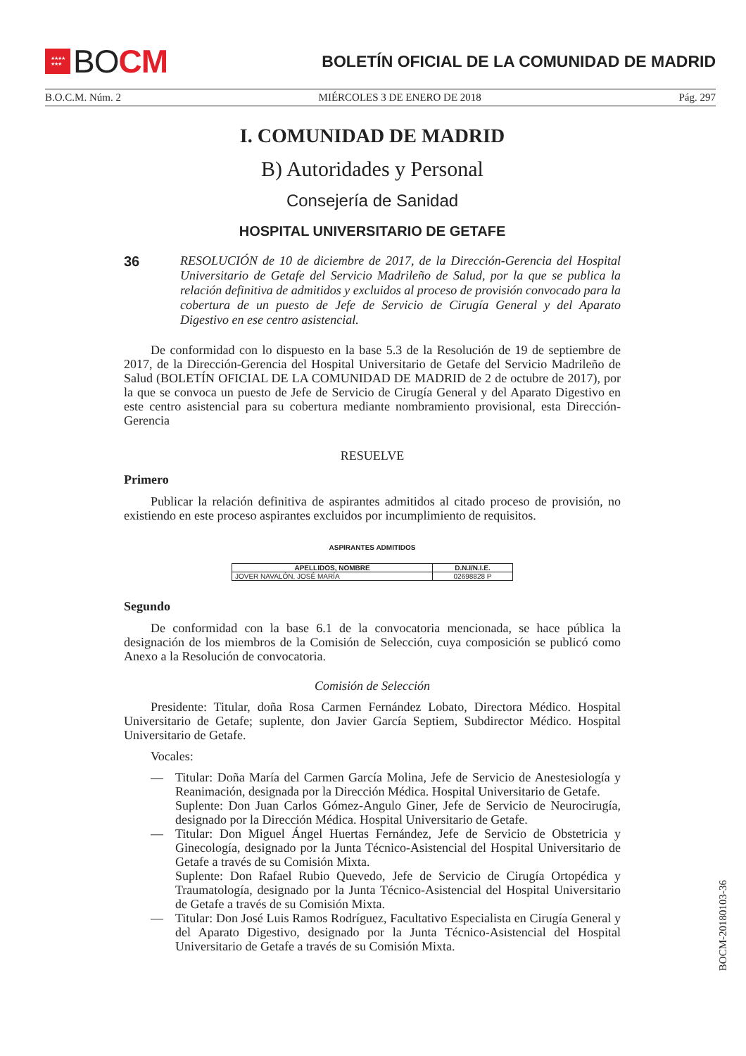★★★★
★★★
BO CM
BOLETÍN OFICIAL DE LA COMUNIDAD DE MADRID
B.O.C.M. Núm. 2 MIÉRCOLES 3 DE ENERO DE 2018 Pág. 297
I. COMUNIDAD DE MADRID
B) Autoridades y Personal
Consejería de Sanidad
HOSPITAL UNIVERSITARIO DE GETAFE
36
RESOLUCIÓN de 10 de diciembre de 2017, de la Dirección-Gerencia del Hospital Universitario de Getafe del Servicio Madrileño de Salud, por la que se publica la relación definitiva de admitidos y excluidos al proceso de provisión convocado para la cobertura de un puesto de Jefe de Servicio de Cirugía General y del Aparato Digestivo en ese centro asistencial.
De conformidad con lo dispuesto en la base 5.3 de la Resolución de 19 de septiembre de 2017, de la Dirección-Gerencia del Hospital Universitario de Getafe del Servicio Madrileño de Salud (BOLETÍN OFICIAL DE LA COMUNIDAD DE MADRID de 2 de octubre de 2017), por la que se convoca un puesto de Jefe de Servicio de Cirugía General y del Aparato Digestivo en este centro asistencial para su cobertura mediante nombramiento provisional, esta Dirección-Gerencia
RESUELVE
Primero
Publicar la relación definitiva de aspirantes admitidos al citado proceso de provisión, no existiendo en este proceso aspirantes excluidos por incumplimiento de requisitos.
ASPIRANTES ADMITIDOS
| APELLIDOS, NOMBRE | D.N.I/N.I.E. |
| --- | --- |
| JOVER NAVALÓN, JOSÉ MARÍA | 02698828 P |
Segundo
De conformidad con la base 6.1 de la convocatoria mencionada, se hace pública la designación de los miembros de la Comisión de Selección, cuya composición se publicó como Anexo a la Resolución de convocatoria.
Comisión de Selección
Presidente: Titular, doña Rosa Carmen Fernández Lobato, Directora Médico. Hospital Universitario de Getafe; suplente, don Javier García Septiem, Subdirector Médico. Hospital Universitario de Getafe.
Vocales:
— Titular: Doña María del Carmen García Molina, Jefe de Servicio de Anestesiología y Reanimación, designada por la Dirección Médica. Hospital Universitario de Getafe.
Suplente: Don Juan Carlos Gómez-Angulo Giner, Jefe de Servicio de Neurocirugía, designado por la Dirección Médica. Hospital Universitario de Getafe.
— Titular: Don Miguel Ángel Huertas Fernández, Jefe de Servicio de Obstetricia y Ginecología, designado por la Junta Técnico-Asistencial del Hospital Universitario de Getafe a través de su Comisión Mixta.
Suplente: Don Rafael Rubio Quevedo, Jefe de Servicio de Cirugía Ortopédica y Traumatología, designado por la Junta Técnico-Asistencial del Hospital Universitario de Getafe a través de su Comisión Mixta.
— Titular: Don José Luis Ramos Rodríguez, Facultativo Especialista en Cirugía General y del Aparato Digestivo, designado por la Junta Técnico-Asistencial del Hospital Universitario de Getafe a través de su Comisión Mixta.
BOCM-20180103-36